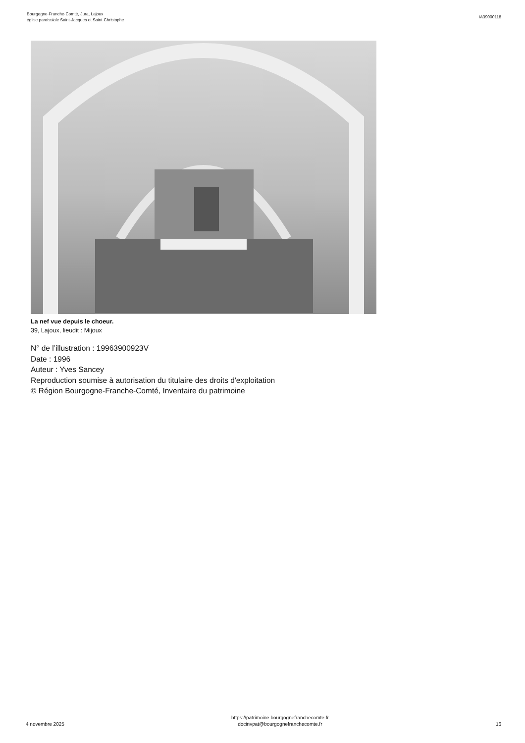Bourgogne-Franche-Comté, Jura, Lajoux
église paroissiale Saint-Jacques et Saint-Christophe
IA39000118
La nef vue depuis le choeur.
39, Lajoux, lieudit : Mijoux
N° de l’illustration : 19963900923V
Date : 1996
Auteur : Yves Sancey
Reproduction soumise à autorisation du titulaire des droits d'exploitation
© Région Bourgogne-Franche-Comté, Inventaire du patrimoine
4 novembre 2025
https://patrimoine.bourgognefranchecomte.fr
docinvpat@bourgognefranchecomte.fr
16